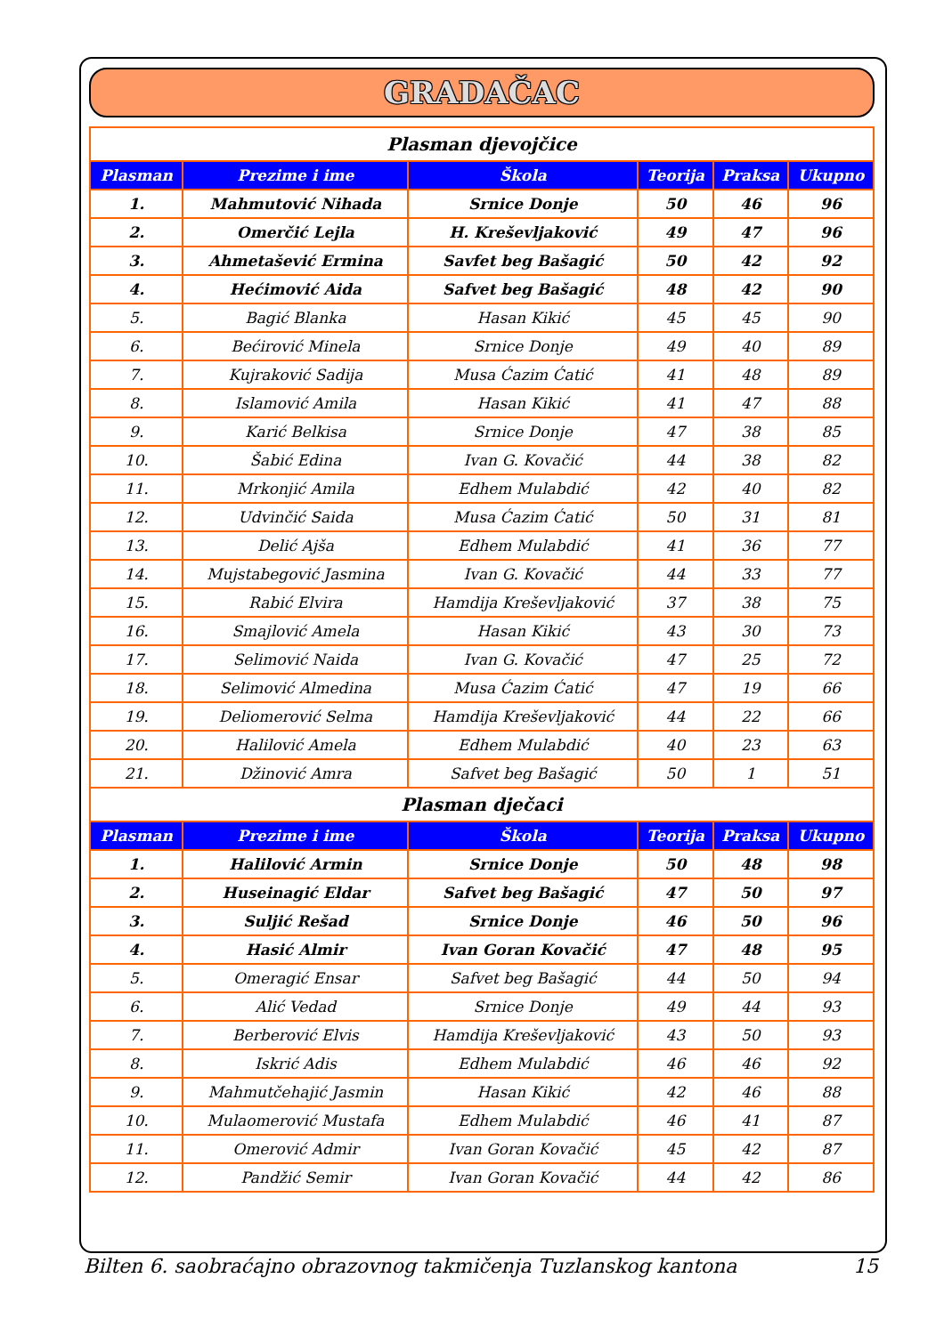GRADAČAC
| Plasman djevojčice | | | | | |
| Plasman | Prezime i ime | Škola | Teorija | Praksa | Ukupno |
| 1. | Mahmutović Nihada | Srnice Donje | 50 | 46 | 96 |
| 2. | Omerčić Lejla | H. Kreševljaković | 49 | 47 | 96 |
| 3. | Ahmetašević Ermina | Savfet beg Bašagić | 50 | 42 | 92 |
| 4. | Hećimović Aida | Safvet beg Bašagić | 48 | 42 | 90 |
| 5. | Bagić Blanka | Hasan Kikić | 45 | 45 | 90 |
| 6. | Bećirović Minela | Srnice Donje | 49 | 40 | 89 |
| 7. | Kujraković Sadija | Musa Ćazim Ćatić | 41 | 48 | 89 |
| 8. | Islamović Amila | Hasan Kikić | 41 | 47 | 88 |
| 9. | Karić Belkisa | Srnice Donje | 47 | 38 | 85 |
| 10. | Šabić Edina | Ivan G. Kovačić | 44 | 38 | 82 |
| 11. | Mrkonjić Amila | Edhem Mulabdić | 42 | 40 | 82 |
| 12. | Udvinčić Saida | Musa Ćazim Ćatić | 50 | 31 | 81 |
| 13. | Delić Ajša | Edhem Mulabdić | 41 | 36 | 77 |
| 14. | Mujstabegović Jasmina | Ivan G. Kovačić | 44 | 33 | 77 |
| 15. | Rabić Elvira | Hamdija Kreševljaković | 37 | 38 | 75 |
| 16. | Smajlović Amela | Hasan Kikić | 43 | 30 | 73 |
| 17. | Selimović Naida | Ivan G. Kovačić | 47 | 25 | 72 |
| 18. | Selimović Almedina | Musa Ćazim Ćatić | 47 | 19 | 66 |
| 19. | Deliomerović Selma | Hamdija Kreševljaković | 44 | 22 | 66 |
| 20. | Halilović Amela | Edhem Mulabdić | 40 | 23 | 63 |
| 21. | Džinović Amra | Safvet beg Bašagić | 50 | 1 | 51 |
| Plasman dječaci | | | | | |
| Plasman | Prezime i ime | Škola | Teorija | Praksa | Ukupno |
| 1. | Halilović Armin | Srnice Donje | 50 | 48 | 98 |
| 2. | Huseinagić Eldar | Safvet beg Bašagić | 47 | 50 | 97 |
| 3. | Suljić Rešad | Srnice Donje | 46 | 50 | 96 |
| 4. | Hasić Almir | Ivan Goran Kovačić | 47 | 48 | 95 |
| 5. | Omeragić Ensar | Safvet beg Bašagić | 44 | 50 | 94 |
| 6. | Alić Vedad | Srnice Donje | 49 | 44 | 93 |
| 7. | Berberović Elvis | Hamdija Kreševljaković | 43 | 50 | 93 |
| 8. | Iskrić Adis | Edhem Mulabdić | 46 | 46 | 92 |
| 9. | Mahmutčehajić Jasmin | Hasan Kikić | 42 | 46 | 88 |
| 10. | Mulaomerović Mustafa | Edhem Mulabdić | 46 | 41 | 87 |
| 11. | Omerović Admir | Ivan Goran Kovačić | 45 | 42 | 87 |
| 12. | Pandžić Semir | Ivan Goran Kovačić | 44 | 42 | 86 |
Bilten 6. saobraćajno obrazovnog takmičenja Tuzlanskog kantona 15